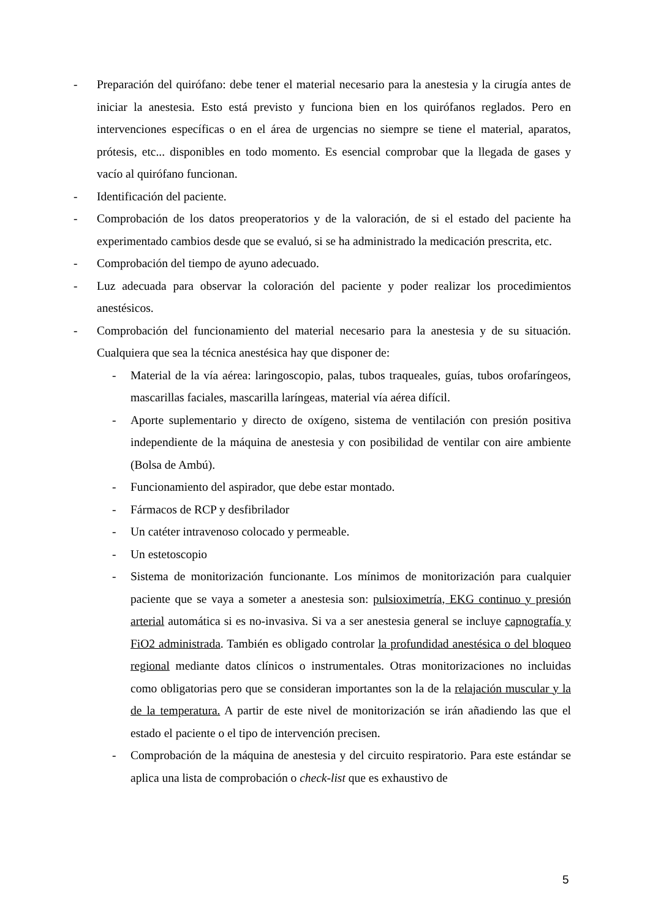- Preparación del quirófano: debe tener el material necesario para la anestesia y la cirugía antes de iniciar la anestesia. Esto está previsto y funciona bien en los quirófanos reglados. Pero en intervenciones específicas o en el área de urgencias no siempre se tiene el material, aparatos, prótesis, etc... disponibles en todo momento. Es esencial comprobar que la llegada de gases y vacío al quirófano funcionan.
- Identificación del paciente.
- Comprobación de los datos preoperatorios y de la valoración, de si el estado del paciente ha experimentado cambios desde que se evaluó, si se ha administrado la medicación prescrita, etc.
- Comprobación del tiempo de ayuno adecuado.
- Luz adecuada para observar la coloración del paciente y poder realizar los procedimientos anestésicos.
- Comprobación del funcionamiento del material necesario para la anestesia y de su situación. Cualquiera que sea la técnica anestésica hay que disponer de:
- Material de la vía aérea: laringoscopio, palas, tubos traqueales, guías, tubos orofaríngeos, mascarillas faciales, mascarilla laríngeas, material vía aérea difícil.
- Aporte suplementario y directo de oxígeno, sistema de ventilación con presión positiva independiente de la máquina de anestesia y con posibilidad de ventilar con aire ambiente (Bolsa de Ambú).
- Funcionamiento del aspirador, que debe estar montado.
- Fármacos de RCP y desfibrilador
- Un catéter intravenoso colocado y permeable.
- Un estetoscopio
- Sistema de monitorización funcionante. Los mínimos de monitorización para cualquier paciente que se vaya a someter a anestesia son: pulsioximetría, EKG continuo y presión arterial automática si es no-invasiva. Si va a ser anestesia general se incluye capnografía y FiO2 administrada. También es obligado controlar la profundidad anestésica o del bloqueo regional mediante datos clínicos o instrumentales. Otras monitorizaciones no incluidas como obligatorias pero que se consideran importantes son la de la relajación muscular y la de la temperatura. A partir de este nivel de monitorización se irán añadiendo las que el estado el paciente o el tipo de intervención precisen.
- Comprobación de la máquina de anestesia y del circuito respiratorio. Para este estándar se aplica una lista de comprobación o check-list que es exhaustivo de
5